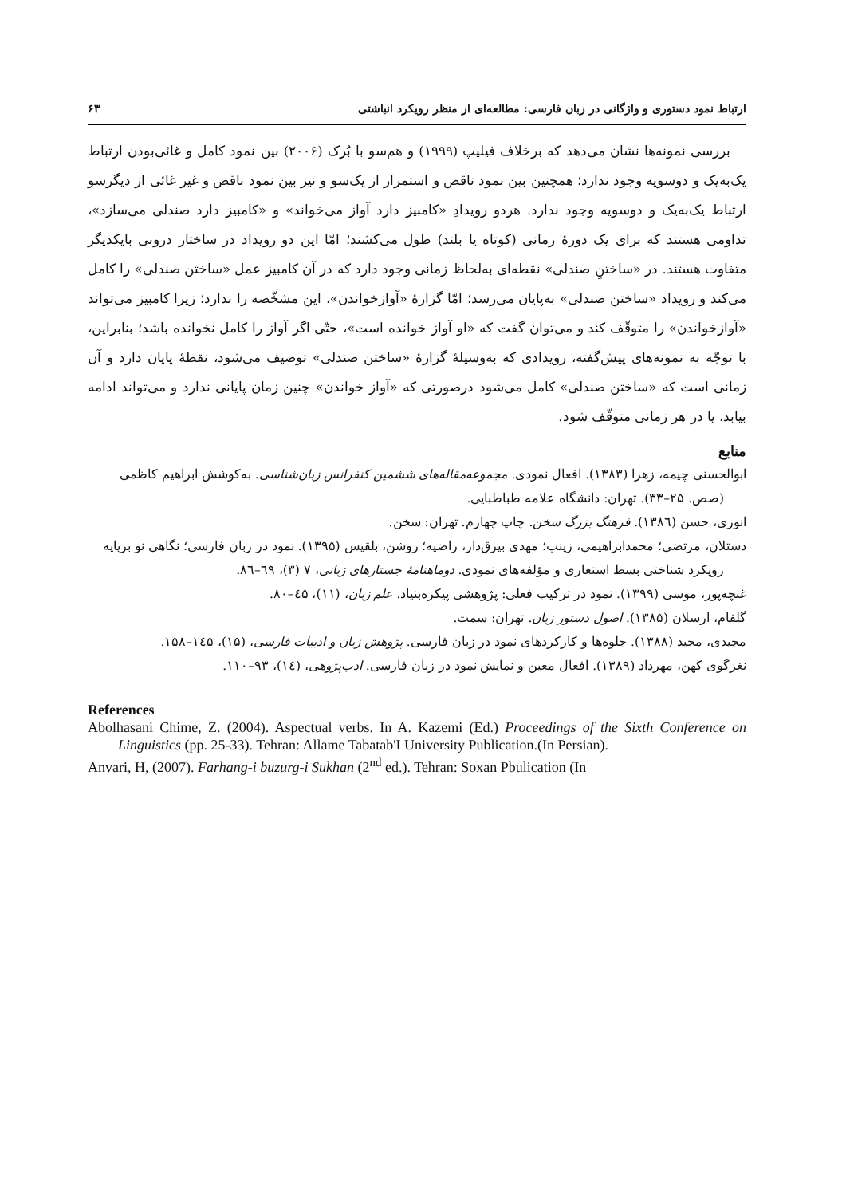ارتباط نمود دستوری و واژگانی در زبان فارسی: مطالعه‌ای از منظر رویکرد انباشتی ۶۳
بررسی نمونه‌ها نشان می‌دهد که برخلاف فیلیپ (۱۹۹۹) و هم‌سو با بُرک (۲۰۰۶) بین نمود کامل و غائی‌بودن ارتباط یک‌به‌یک و دوسویه وجود ندارد؛ همچنین بین نمود ناقص و استمرار از یک‌سو و نیز بین نمود ناقص و غیر غائی از دیگرسو ارتباط یک‌به‌یک و دوسویه وجود ندارد. هردو رویدادِ «کامبیز دارد آواز می‌خواند» و «کامبیز دارد صندلی می‌سازد»، تداومی هستند که برای یک دورهٔ زمانی (کوتاه یا بلند) طول می‌کشند؛ امّا این دو رویداد در ساختار درونی بایکدیگر متفاوت هستند. در «ساختنِ صندلی» نقطه‌ای به‌لحاظ زمانی وجود دارد که در آن کامبیز عمل «ساختن صندلی» را کامل می‌کند و رویداد «ساختن صندلی» به‌پایان می‌رسد؛ امّا گزارهٔ «آوازخواندن»، این مشخّصه را ندارد؛ زیرا کامبیز می‌تواند «آوازخواندن» را متوقّف کند و می‌توان گفت که «او آواز خوانده است»، حتّی اگر آواز را کامل نخوانده باشد؛ بنابراین، با توجّه به نمونه‌های پیش‌گفته، رویدادی که به‌وسیلهٔ گزارهٔ «ساختن صندلی» توصیف می‌شود، نقطهٔ پایان دارد و آن زمانی است که «ساختن صندلی» کامل می‌شود درصورتی که «آواز خواندن» چنین زمان پایانی ندارد و می‌تواند ادامه بیابد، یا در هر زمانی متوقّف شود.
منابع
ابوالحسنی چیمه، زهرا (۱۳۸۳). افعال نمودی. مجموعه‌مقاله‌های ششمین کنفرانس زبان‌شناسی. به‌کوشش ابراهیم کاظمی (صص. ۲۵–۳۳). تهران: دانشگاه علامه طباطبایی.
انوری، حسن (۱۳۸٦). فرهنگ بزرگ سخن. چاپ چهارم. تهران: سخن.
دستلان، مرتضی؛ محمدابراهیمی، زینب؛ مهدی بیرق‌دار، راضیه؛ روشن، بلقیس (۱۳۹۵). نمود در زبان فارسی؛ نگاهی نو برپایه رویکرد شناختی بسط استعاری و مؤلفه‌های نمودی. دوماهنامهٔ جستارهای زبانی، ۷ (۳)، ٦۹–۸٦.
غنچه‌پور، موسی (۱۳۹۹). نمود در ترکیب فعلی: پژوهشی پیکره‌بنیاد. علم زبان، (۱۱)، ٤۵–۸۰.
گلفام، ارسلان (۱۳۸۵). اصول دستور زبان. تهران: سمت.
مجیدی، مجید (۱۳۸۸). جلوه‌ها و کارکردهای نمود در زبان فارسی. پژوهش زبان و ادبیات فارسی، (۱۵)، ۱٤۵–۱۵۸.
نغزگوی کهن، مهرداد (۱۳۸۹). افعال معین و نمایش نمود در زبان فارسی. ادب‌پژوهی، (۱٤)، ۹۳–۱۱۰.
References
Abolhasani Chime, Z. (2004). Aspectual verbs. In A. Kazemi (Ed.) Proceedings of the Sixth Conference on Linguistics (pp. 25-33). Tehran: Allame Tabatab'I University Publication.(In Persian).
Anvari, H, (2007). Farhang-i buzurg-i Sukhan (2<sup>nd</sup> ed.). Tehran: Soxan Pbulication (In